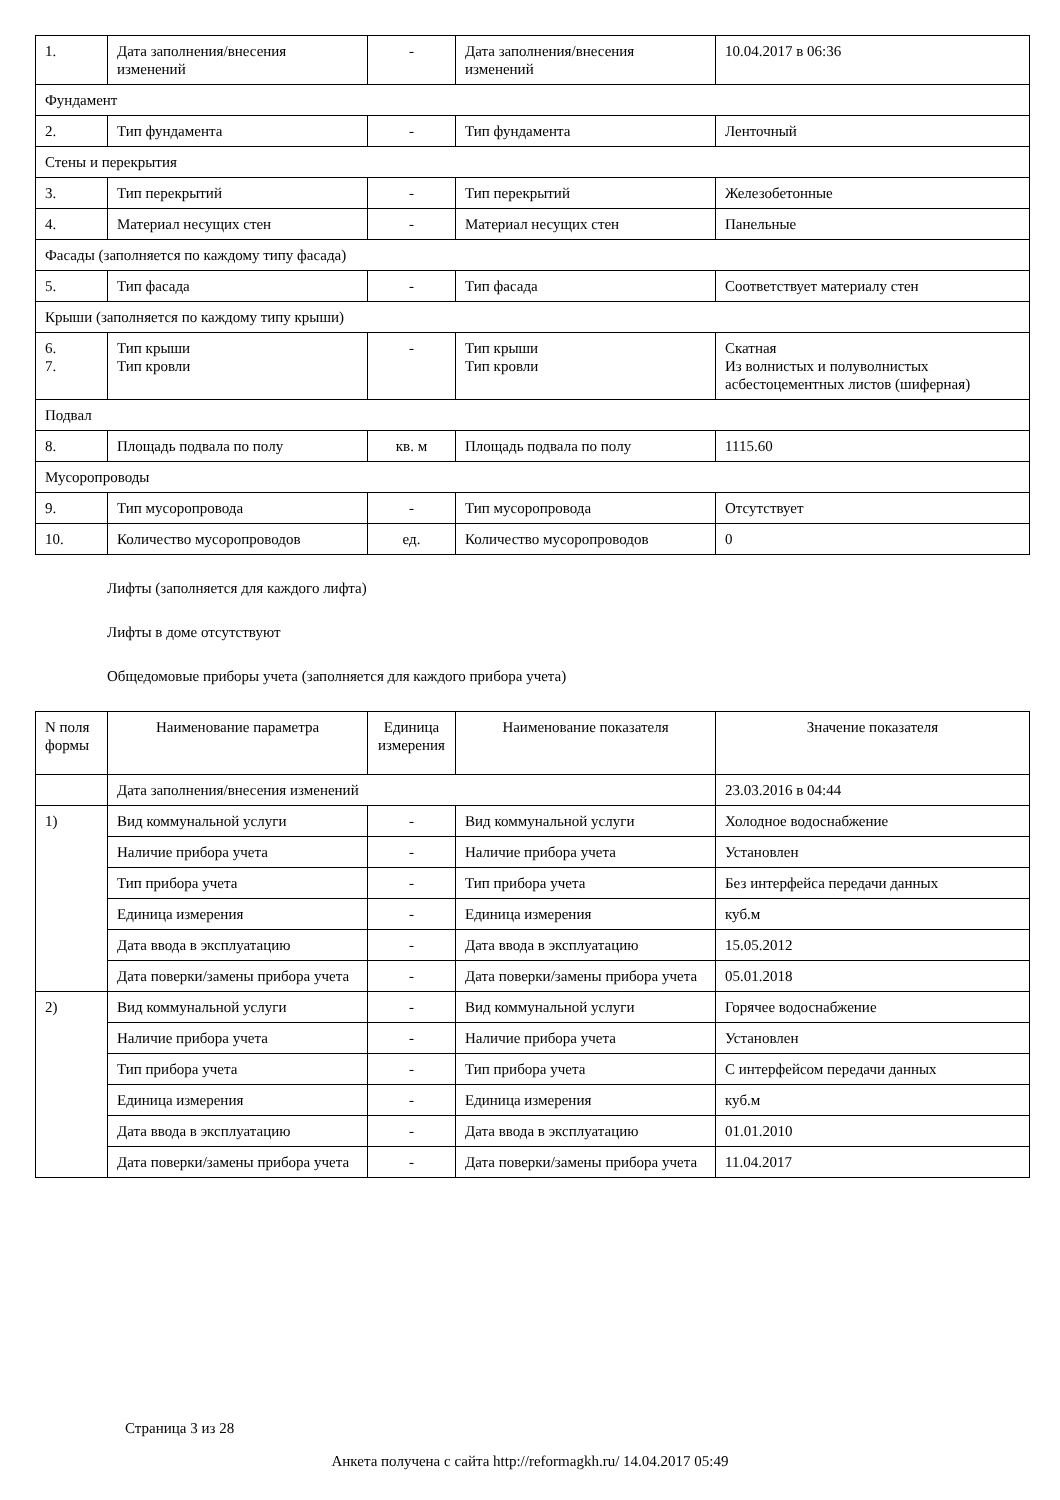| 1. | Дата заполнения/внесения изменений | - | Дата заполнения/внесения изменений | 10.04.2017 в 06:36 |
| Фундамент | | | | |
| 2. | Тип фундамента | - | Тип фундамента | Ленточный |
| Стены и перекрытия | | | | |
| 3. | Тип перекрытий | - | Тип перекрытий | Железобетонные |
| 4. | Материал несущих стен | - | Материал несущих стен | Панельные |
| Фасады (заполняется по каждому типу фасада) | | | | |
| 5. | Тип фасада | - | Тип фасада | Соответствует материалу стен |
| Крыши (заполняется по каждому типу крыши) | | | | |
| 6. 7. | Тип крыши Тип кровли | - | Тип крыши Тип кровли | Скатная Из волнистых и полуволнистых асбестоцементных листов (шиферная) |
| Подвал | | | | |
| 8. | Площадь подвала по полу | кв. м | Площадь подвала по полу | 1115.60 |
| Мусоропроводы | | | | |
| 9. | Тип мусоропровода | - | Тип мусоропровода | Отсутствует |
| 10. | Количество мусоропроводов | ед. | Количество мусоропроводов | 0 |
Лифты (заполняется для каждого лифта)
Лифты в доме отсутствуют
Общедомовые приборы учета (заполняется для каждого прибора учета)
| N поля формы | Наименование параметра | Единица измерения | Наименование показателя | Значение показателя |
| --- | --- | --- | --- | --- |
| | Дата заполнения/внесения изменений | | | 23.03.2016 в 04:44 |
| 1) | Вид коммунальной услуги | - | Вид коммунальной услуги | Холодное водоснабжение |
| | Наличие прибора учета | - | Наличие прибора учета | Установлен |
| | Тип прибора учета | - | Тип прибора учета | Без интерфейса передачи данных |
| | Единица измерения | - | Единица измерения | куб.м |
| | Дата ввода в эксплуатацию | - | Дата ввода в эксплуатацию | 15.05.2012 |
| | Дата поверки/замены прибора учета | - | Дата поверки/замены прибора учета | 05.01.2018 |
| 2) | Вид коммунальной услуги | - | Вид коммунальной услуги | Горячее водоснабжение |
| | Наличие прибора учета | - | Наличие прибора учета | Установлен |
| | Тип прибора учета | - | Тип прибора учета | С интерфейсом передачи данных |
| | Единица измерения | - | Единица измерения | куб.м |
| | Дата ввода в эксплуатацию | - | Дата ввода в эксплуатацию | 01.01.2010 |
| | Дата поверки/замены прибора учета | - | Дата поверки/замены прибора учета | 11.04.2017 |
Страница 3 из 28
Анкета получена с сайта http://reformagkh.ru/ 14.04.2017 05:49